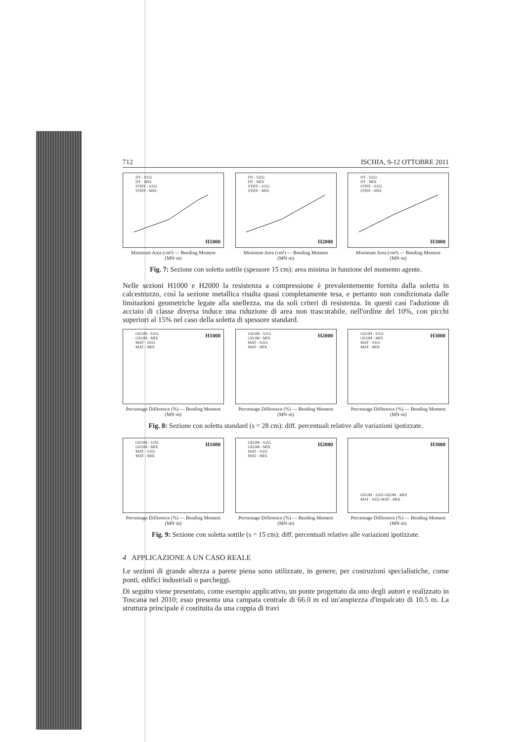712 ISCHIA, 9-12 OTTOBRE 2011
DT - S355
DT - MIX
STIFF - S355
STIFF - MIX
H1000
Minimum Area (cm²) — Bending Moment (MN·m)
DT - S355
DT - MIX
STIFF - S355
STIFF - MIX
H2000
Minimum Area (cm²) — Bending Moment (MN·m)
DT - S355
DT - MIX
STIFF - S355
STIFF - MIX
H3000
Minimum Area (cm²) — Bending Moment (MN·m)
Fig. 7: Sezione con soletta sottile (spessore 15 cm): area minima in funzione del momento agente.
Nelle sezioni H1000 e H2000 la resistenza a compressione è prevalentemente fornita dalla soletta in calcestruzzo, così la sezione metallica risulta quasi completamente tesa, e pertanto non condizionata dalle limitazioni geometriche legate alla snellezza, ma da soli criteri di resistenza. In questi casi l'adozione di acciaio di classe diversa induce una riduzione di area non trascurabile, nell'ordine del 10%, con picchi superiori al 15% nel caso della soletta di spessore standard.
GEOM - S355
GEOM - MIX
MAT - S355
MAT - MIX
H1000
Percentage Difference (%) — Bending Moment (MN·m)
GEOM - S355
GEOM - MIX
MAT - S355
MAT - MIX
H2000
Percentage Difference (%) — Bending Moment (MN·m)
GEOM - S355
GEOM - MIX
MAT - S355
MAT - MIX
H3000
Percentage Difference (%) — Bending Moment (MN·m)
Fig. 8: Sezione con soletta standard (s = 28 cm): diff. percentuali relative alle variazioni ipotizzate.
GEOM - S355
GEOM - MIX
MAT - S355
MAT - MIX
H1000
Percentage Difference (%) — Bending Moment (MN·m)
GEOM - S355
GEOM - MIX
MAT - S355
MAT - MIX
H2000
Percentage Difference (%) — Bending Moment (MN·m)
GEOM - S355 GEOM - MIX
MAT - S355 MAT - MIX
H3000
Percentage Difference (%) — Bending Moment (MN·m)
Fig. 9: Sezione con soletta sottile (s = 15 cm): diff. percentuali relative alle variazioni ipotizzate.
4 APPLICAZIONE A UN CASO REALE
Le sezioni di grande altezza a parete piena sono utilizzate, in genere, per costruzioni specialistiche, come ponti, edifici industriali o parcheggi.
Di seguito viene presentato, come esempio applicativo, un ponte progettato da uno degli autori e realizzato in Toscana nel 2010; esso presenta una campata centrale di 66.0 m ed un'ampiezza d'impalcato di 10.5 m. La struttura principale è costituita da una coppia di travi